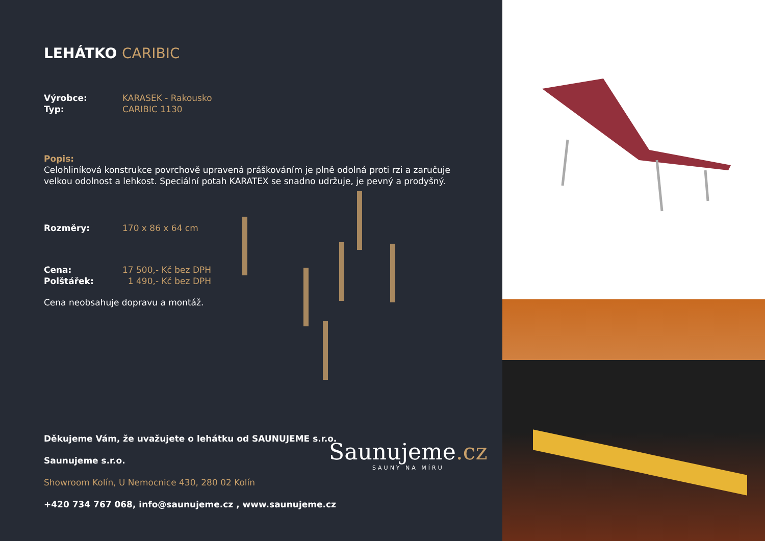LEHÁTKO CARIBIC
Výrobce: KARASEK - Rakousko
Typ: CARIBIC 1130
Popis:
Celohliníková konstrukce povrchově upravená práškováním je plně odolná proti rzi a zaručuje
velkou odolnost a lehkost. Speciální potah KARATEX se snadno udržuje, je pevný a prodyšný.
Rozměry: 170 x 86 x 64 cm
Cena: 17 500,- Kč bez DPH
Polštářek: 1 490,- Kč bez DPH
Cena neobsahuje dopravu a montáž.
Děkujeme Vám, že uvažujete o lehátku od SAUNUJEME s.r.o.
Saunujeme s.r.o.
Showroom Kolín, U Nemocnice 430, 280 02 Kolín
+420 734 767 068, info@saunujeme.cz , www.saunujeme.cz
Saunujeme.cz
SAUNY NA MÍRU